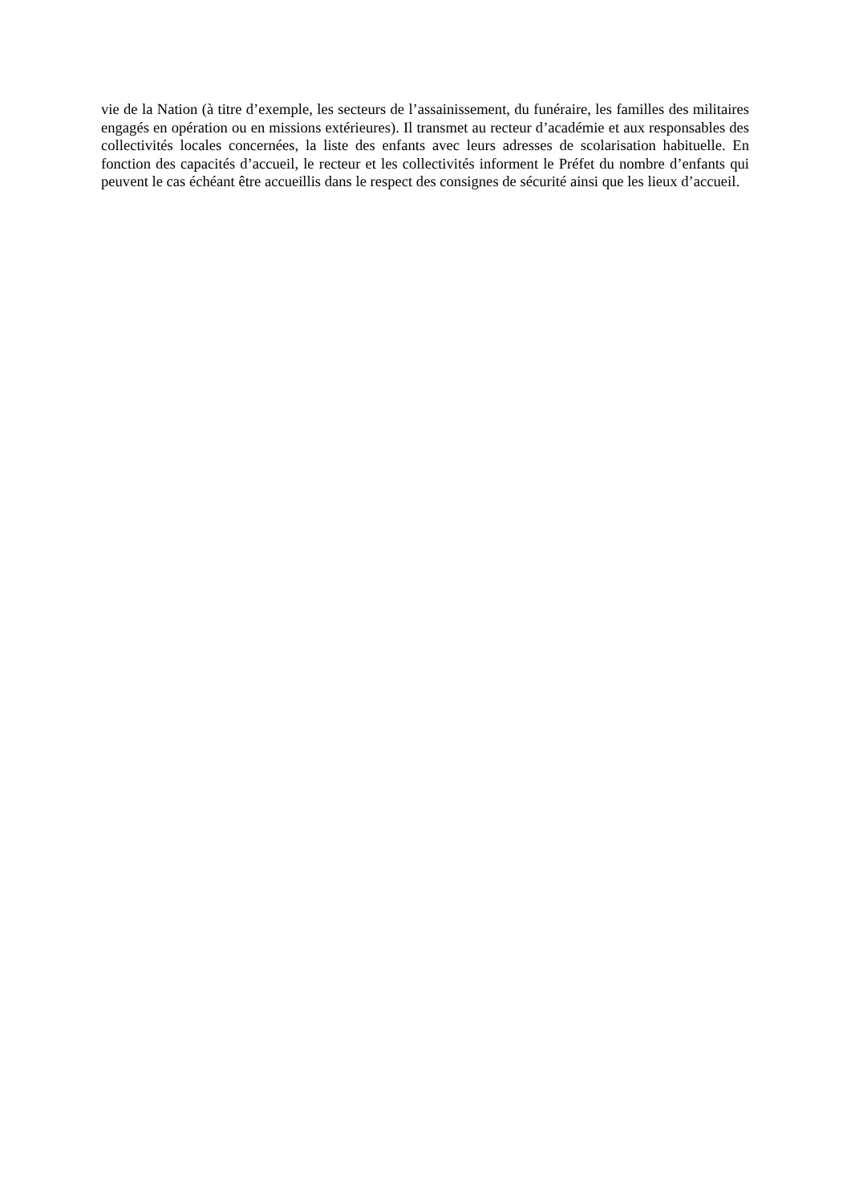vie de la Nation (à titre d’exemple, les secteurs de l’assainissement, du funéraire, les familles des militaires engagés en opération ou en missions extérieures). Il transmet au recteur d’académie et aux responsables des collectivités locales concernées, la liste des enfants avec leurs adresses de scolarisation habituelle. En fonction des capacités d’accueil, le recteur et les collectivités informent le Préfet du nombre d’enfants qui peuvent le cas échéant être accueillis dans le respect des consignes de sécurité ainsi que les lieux d’accueil.